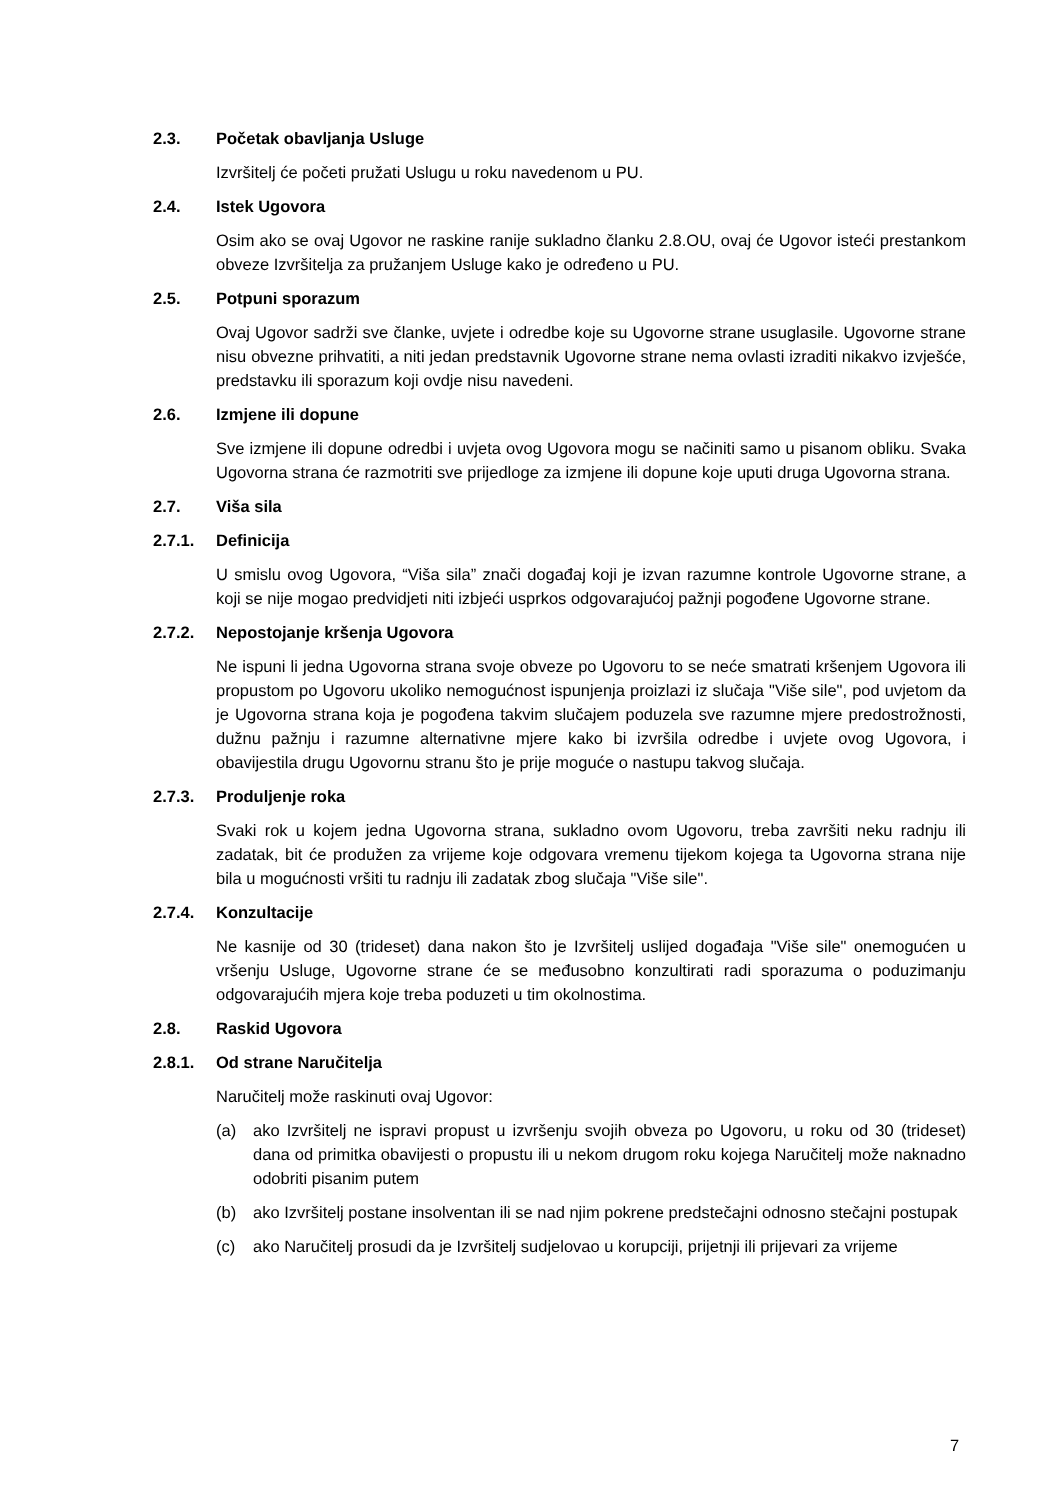2.3. Početak obavljanja Usluge
Izvršitelj će početi pružati Uslugu u roku navedenom u PU.
2.4. Istek Ugovora
Osim ako se ovaj Ugovor ne raskine ranije sukladno članku 2.8.OU, ovaj će Ugovor isteći prestankom obveze Izvršitelja za pružanjem Usluge kako je određeno u PU.
2.5. Potpuni sporazum
Ovaj Ugovor sadrži sve članke, uvjete i odredbe koje su Ugovorne strane usuglasile. Ugovorne strane nisu obvezne prihvatiti, a niti jedan predstavnik Ugovorne strane nema ovlasti izraditi nikakvo izvješće, predstavku ili sporazum koji ovdje nisu navedeni.
2.6. Izmjene ili dopune
Sve izmjene ili dopune odredbi i uvjeta ovog Ugovora mogu se načiniti samo u pisanom obliku. Svaka Ugovorna strana će razmotriti sve prijedloge za izmjene ili dopune koje uputi druga Ugovorna strana.
2.7. Viša sila
2.7.1. Definicija
U smislu ovog Ugovora, “Viša sila” znači događaj koji je izvan razumne kontrole Ugovorne strane, a koji se nije mogao predvidjeti niti izbjeći usprkos odgovarajućoj pažnji pogođene Ugovorne strane.
2.7.2. Nepostojanje kršenja Ugovora
Ne ispuni li jedna Ugovorna strana svoje obveze po Ugovoru to se neće smatrati kršenjem Ugovora ili propustom po Ugovoru ukoliko nemogućnost ispunjenja proizlazi iz slučaja "Više sile", pod uvjetom da je Ugovorna strana koja je pogođena takvim slučajem poduzela sve razumne mjere predostrožnosti, dužnu pažnju i razumne alternativne mjere kako bi izvršila odredbe i uvjete ovog Ugovora, i obavijestila drugu Ugovornu stranu što je prije moguće o nastupu takvog slučaja.
2.7.3. Produljenje roka
Svaki rok u kojem jedna Ugovorna strana, sukladno ovom Ugovoru, treba završiti neku radnju ili zadatak, bit će produžen za vrijeme koje odgovara vremenu tijekom kojega ta Ugovorna strana nije bila u mogućnosti vršiti tu radnju ili zadatak zbog slučaja "Više sile".
2.7.4. Konzultacije
Ne kasnije od 30 (trideset) dana nakon što je Izvršitelj uslijed događaja "Više sile" onemogućen u vršenju Usluge, Ugovorne strane će se međusobno konzultirati radi sporazuma o poduzimanju odgovarajućih mjera koje treba poduzeti u tim okolnostima.
2.8. Raskid Ugovora
2.8.1. Od strane Naručitelja
Naručitelj može raskinuti ovaj Ugovor:
(a) ako Izvršitelj ne ispravi propust u izvršenju svojih obveza po Ugovoru, u roku od 30 (trideset) dana od primitka obavijesti o propustu ili u nekom drugom roku kojega Naručitelj može naknadno odobriti pisanim putem
(b) ako Izvršitelj postane insolventan ili se nad njim pokrene predstečajni odnosno stečajni postupak
(c) ako Naručitelj prosudi da je Izvršitelj sudjelovao u korupciji, prijetnji ili prijevari za vrijeme
7